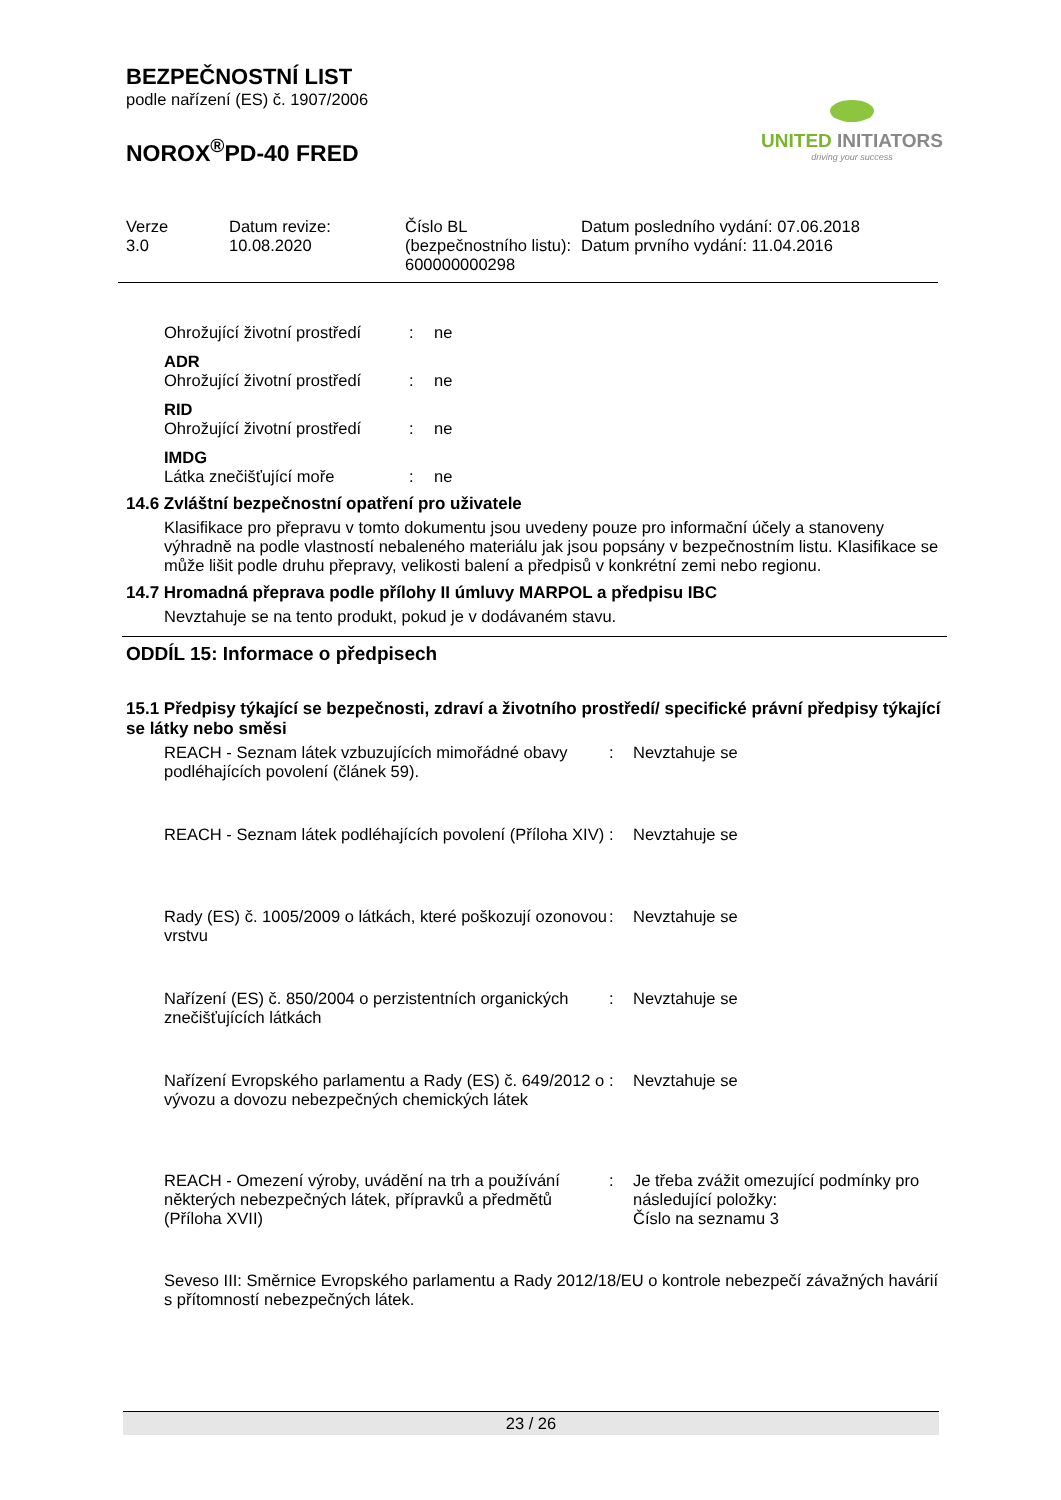BEZPEČNOSTNÍ LIST
podle nařízení (ES) č. 1907/2006
NOROX<sup>®</sup>PD-40 FRED
UNITED INITIATORS
driving your success
| Verze 3.0 | Datum revize: 10.08.2020 | Číslo BL (bezpečnostního listu): 600000000298 | Datum posledního vydání: 07.06.2018 Datum prvního vydání: 11.04.2016 |
| Ohrožující životní prostředí | : | ne |
| ADR | | |
| Ohrožující životní prostředí | : | ne |
| RID | | |
| Ohrožující životní prostředí | : | ne |
| IMDG | | |
| Látka znečišťující moře | : | ne |
14.6 Zvláštní bezpečnostní opatření pro uživatele
Klasifikace pro přepravu v tomto dokumentu jsou uvedeny pouze pro informační účely a stanoveny výhradně na podle vlastností nebaleného materiálu jak jsou popsány v bezpečnostním listu. Klasifikace se může lišit podle druhu přepravy, velikosti balení a předpisů v konkrétní zemi nebo regionu.
14.7 Hromadná přeprava podle přílohy II úmluvy MARPOL a předpisu IBC
Nevztahuje se na tento produkt, pokud je v dodávaném stavu.
ODDÍL 15: Informace o předpisech
15.1 Předpisy týkající se bezpečnosti, zdraví a životního prostředí/ specifické právní předpisy týkající se látky nebo směsi
| REACH - Seznam látek vzbuzujících mimořádné obavy podléhajících povolení (článek 59). | : | Nevztahuje se |
| REACH - Seznam látek podléhajících povolení (Příloha XIV) | : | Nevztahuje se |
| Rady (ES) č. 1005/2009 o látkách, které poškozují ozonovou vrstvu | : | Nevztahuje se |
| Nařízení (ES) č. 850/2004 o perzistentních organických znečišťujících látkách | : | Nevztahuje se |
| Nařízení Evropského parlamentu a Rady (ES) č. 649/2012 o vývozu a dovozu nebezpečných chemických látek | : | Nevztahuje se |
| REACH - Omezení výroby, uvádění na trh a používání některých nebezpečných látek, přípravků a předmětů (Příloha XVII) | : | Je třeba zvážit omezující podmínky pro následující položky: Číslo na seznamu 3 |
Seveso III: Směrnice Evropského parlamentu a Rady 2012/18/EU o kontrole nebezpečí závažných havárií s přítomností nebezpečných látek.
23 / 26